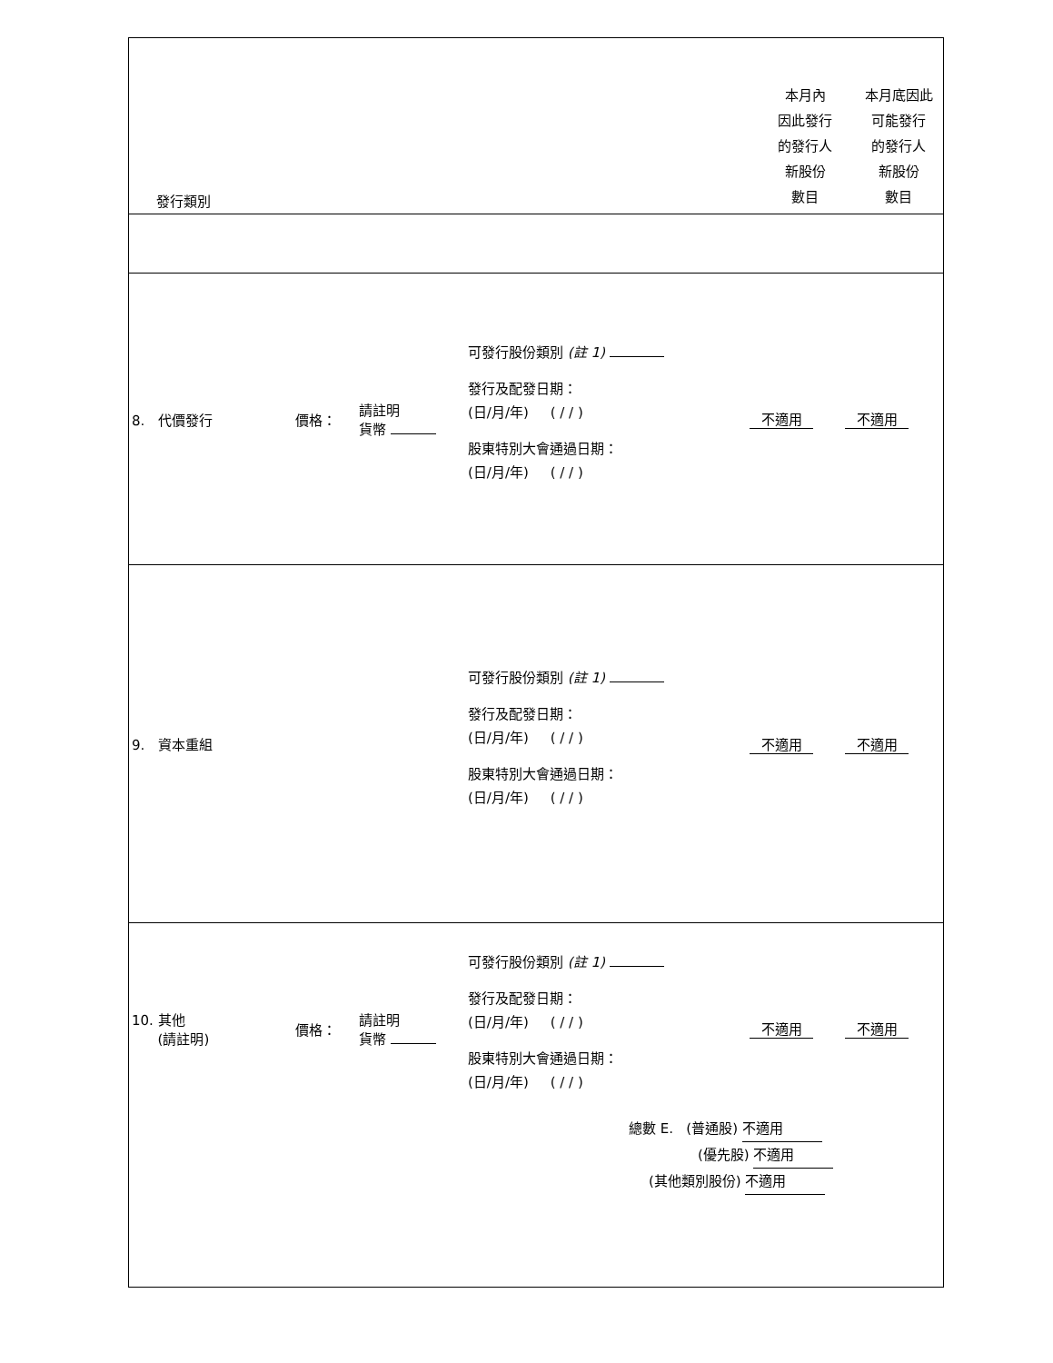發行類別
本月內
因此發行
的發行人
新股份
數目
本月底因此
可能發行
的發行人
新股份
數目
8. 代價發行 價格：
請註明
貨幣
可發行股份類別 (註 1)
發行及配發日期：
(日/月/年) ( / / )
股東特別大會通過日期：
(日/月/年) ( / / )
不適用 不適用
9. 資本重組
可發行股份類別 (註 1)
發行及配發日期：
(日/月/年) ( / / )
股東特別大會通過日期：
(日/月/年) ( / / )
不適用 不適用
10. 其他
(請註明)
價格：
請註明
貨幣
可發行股份類別 (註 1)
發行及配發日期：
(日/月/年) ( / / )
股東特別大會通過日期：
(日/月/年) ( / / )
不適用 不適用
總數 E. (普通股) 不適用
(優先股) 不適用
(其他類別股份) 不適用